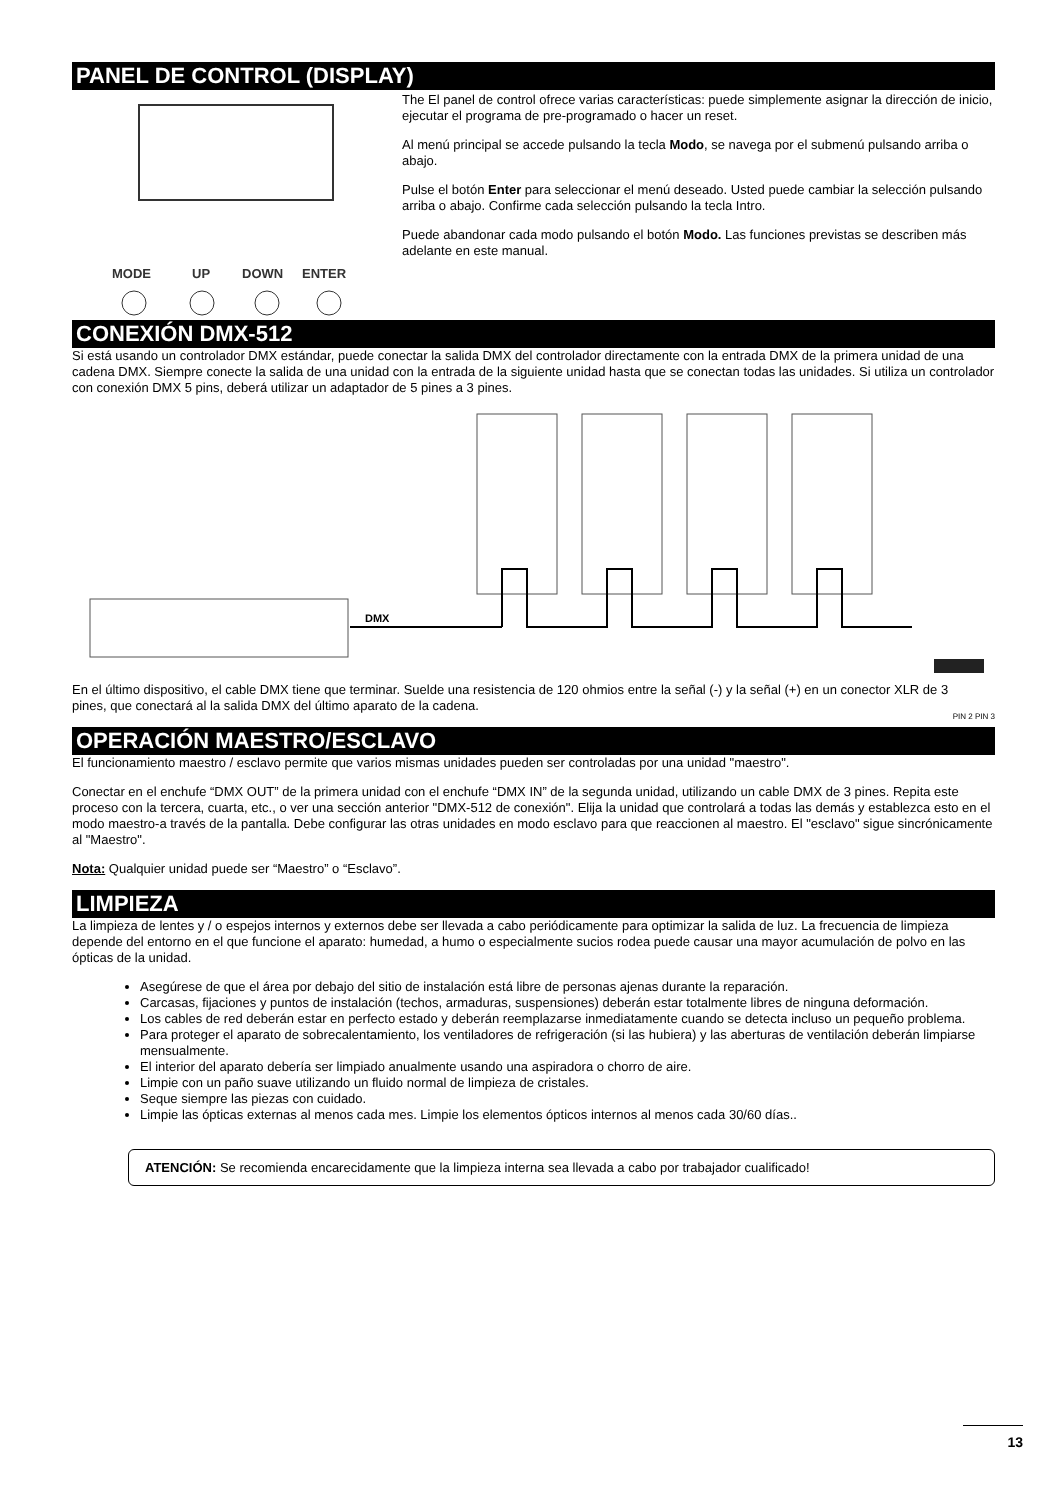PANEL DE CONTROL (DISPLAY)
MODE
UP
DOWN
ENTER
The El panel de control ofrece varias características: puede simplemente asignar la dirección de inicio, ejecutar el programa de pre-programado o hacer un reset.
Al menú principal se accede pulsando la tecla Modo, se navega por el submenú pulsando arriba o abajo.
Pulse el botón Enter para seleccionar el menú deseado. Usted puede cambiar la selección pulsando arriba o abajo. Confirme cada selección pulsando la tecla Intro.
Puede abandonar cada modo pulsando el botón Modo. Las funciones previstas se describen más adelante en este manual.
CONEXIÓN DMX-512
Si está usando un controlador DMX estándar, puede conectar la salida DMX del controlador directamente con la entrada DMX de la primera unidad de una cadena DMX. Siempre conecte la salida de una unidad con la entrada de la siguiente unidad hasta que se conectan todas las unidades. Si utiliza un controlador con conexión DMX 5 pins, deberá utilizar un adaptador de 5 pines a 3 pines.
DMX
En el último dispositivo, el cable DMX tiene que terminar. Suelde una resistencia de 120 ohmios entre la señal (-) y la señal (+) en un conector XLR de 3 pines, que conectará al la salida DMX del último aparato de la cadena.
PIN 2 PIN 3
OPERACIÓN MAESTRO/ESCLAVO
El funcionamiento maestro / esclavo permite que varios mismas unidades pueden ser controladas por una unidad "maestro".
Conectar en el enchufe “DMX OUT” de la primera unidad con el enchufe “DMX IN” de la segunda unidad, utilizando un cable DMX de 3 pines. Repita este proceso con la tercera, cuarta, etc., o ver una sección anterior "DMX-512 de conexión". Elija la unidad que controlará a todas las demás y establezca esto en el modo maestro-a través de la pantalla. Debe configurar las otras unidades en modo esclavo para que reaccionen al maestro. El "esclavo" sigue sincrónicamente al "Maestro".
Nota: Qualquier unidad puede ser “Maestro” o “Esclavo”.
LIMPIEZA
La limpieza de lentes y / o espejos internos y externos debe ser llevada a cabo periódicamente para optimizar la salida de luz. La frecuencia de limpieza depende del entorno en el que funcione el aparato: humedad, a humo o especialmente sucios rodea puede causar una mayor acumulación de polvo en las ópticas de la unidad.
Asegúrese de que el área por debajo del sitio de instalación está libre de personas ajenas durante la reparación.
Carcasas, fijaciones y puntos de instalación (techos, armaduras, suspensiones) deberán estar totalmente libres de ninguna deformación.
Los cables de red deberán estar en perfecto estado y deberán reemplazarse inmediatamente cuando se detecta incluso un pequeño problema.
Para proteger el aparato de sobrecalentamiento, los ventiladores de refrigeración (si las hubiera) y las aberturas de ventilación deberán limpiarse mensualmente.
El interior del aparato debería ser limpiado anualmente usando una aspiradora o chorro de aire.
Limpie con un paño suave utilizando un fluido normal de limpieza de cristales.
Seque siempre las piezas con cuidado.
Limpie las ópticas externas al menos cada mes. Limpie los elementos ópticos internos al menos cada 30/60 días..
ATENCIÓN: Se recomienda encarecidamente que la limpieza interna sea llevada a cabo por trabajador cualificado!
13